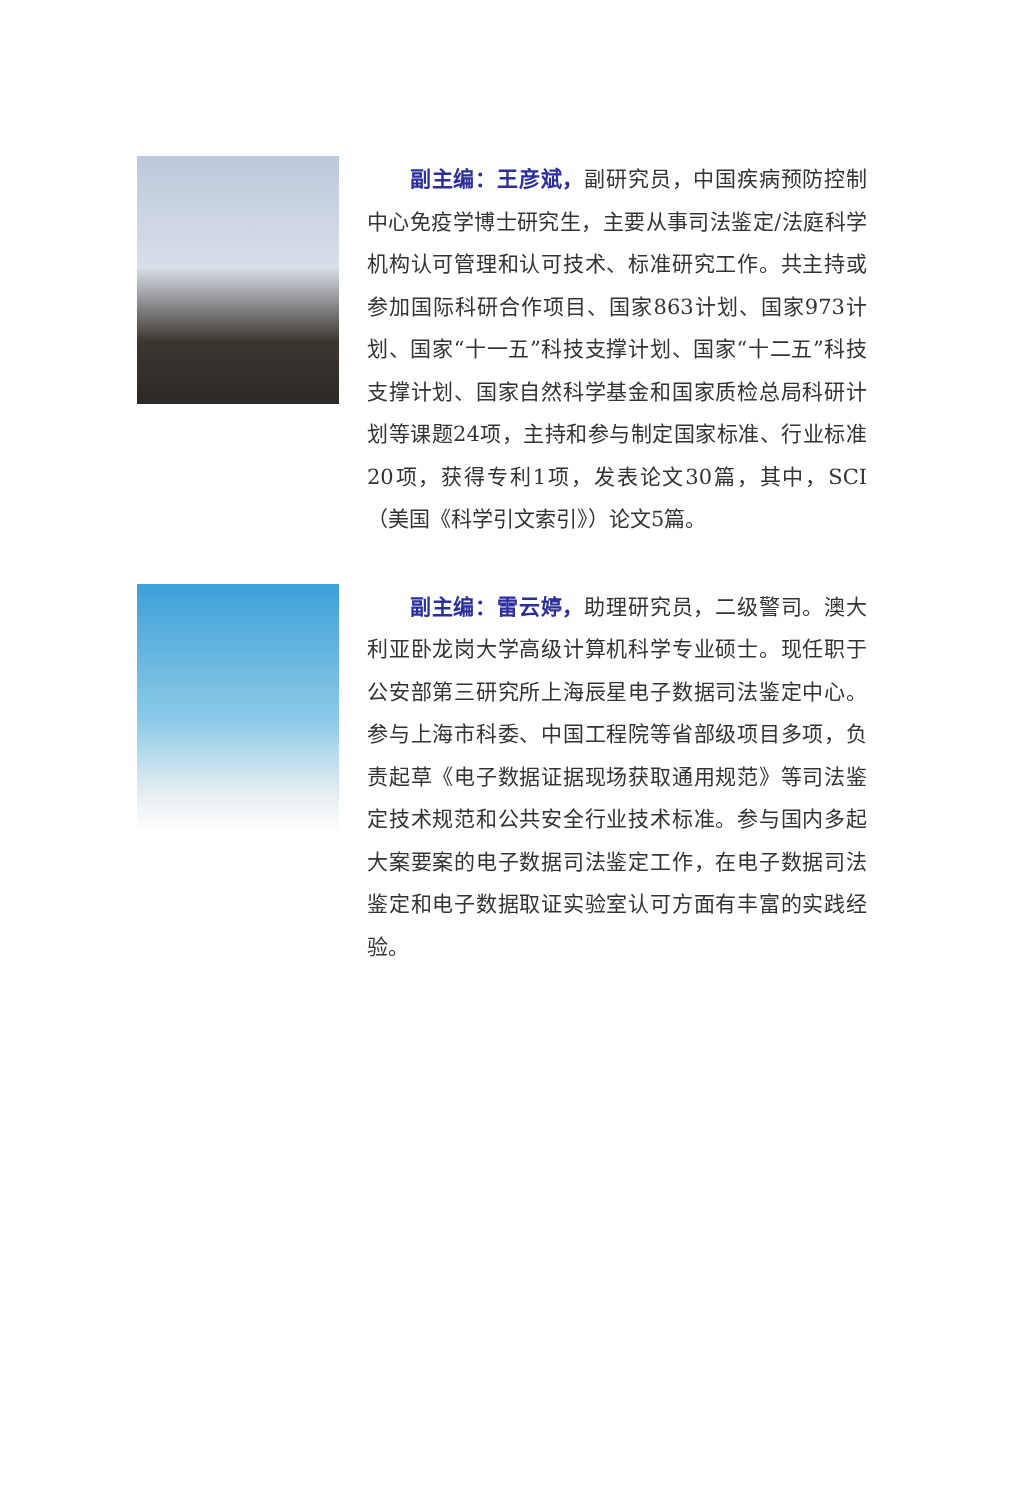副主编：王彦斌，副研究员，中国疾病预防控制中心免疫学博士研究生，主要从事司法鉴定/法庭科学机构认可管理和认可技术、标准研究工作。共主持或参加国际科研合作项目、国家863计划、国家973计划、国家“十一五”科技支撑计划、国家“十二五”科技支撑计划、国家自然科学基金和国家质检总局科研计划等课题24项，主持和参与制定国家标准、行业标准20项，获得专利1项，发表论文30篇，其中，SCI（美国《科学引文索引》）论文5篇。
  副主编：雷云婷，助理研究员，二级警司。澳大利亚卧龙岗大学高级计算机科学专业硕士。现任职于公安部第三研究所上海辰星电子数据司法鉴定中心。参与上海市科委、中国工程院等省部级项目多项，负责起草《电子数据证据现场获取通用规范》等司法鉴定技术规范和公共安全行业技术标准。参与国内多起大案要案的电子数据司法鉴定工作，在电子数据司法鉴定和电子数据取证实验室认可方面有丰富的实践经验。